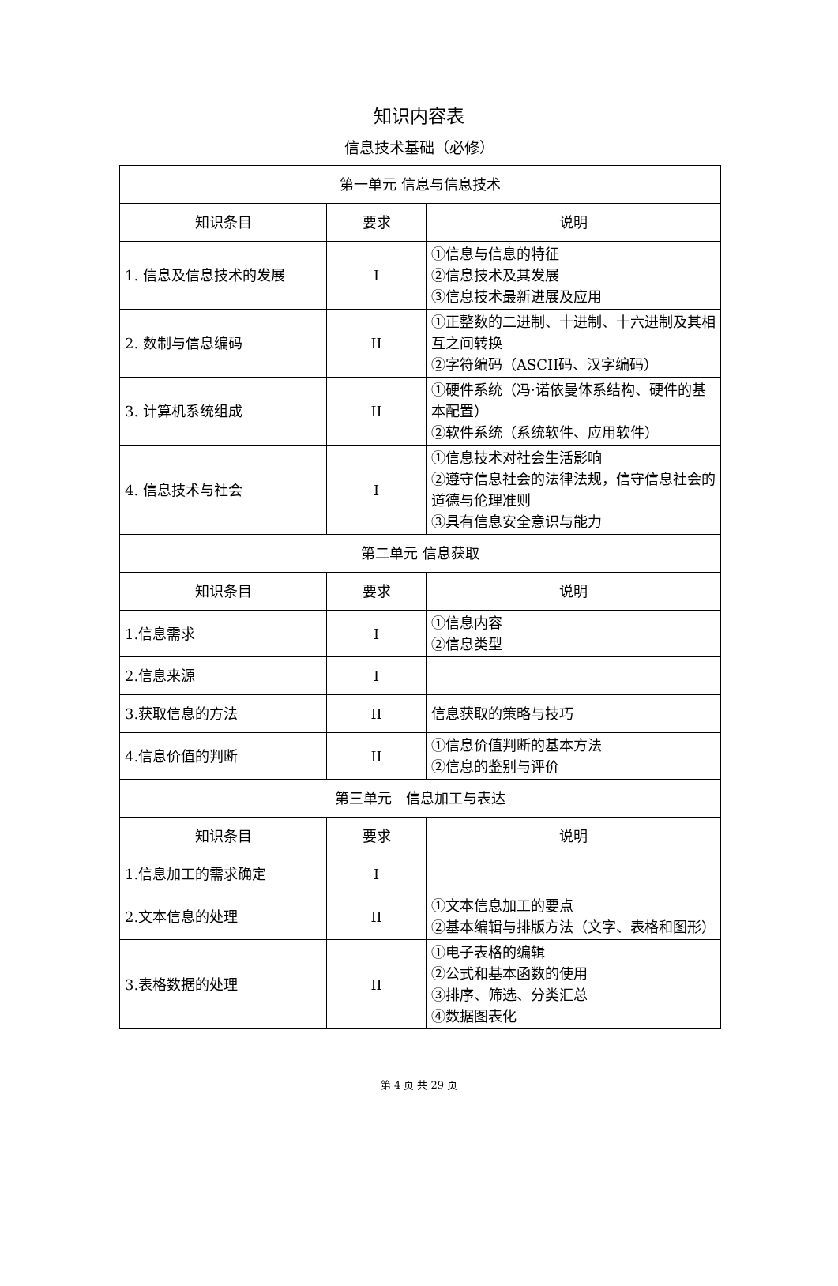知识内容表
信息技术基础（必修）
| 第一单元 信息与信息技术 | | |
| 知识条目 | 要求 | 说明 |
| 1. 信息及信息技术的发展 | I | ①信息与信息的特征 ②信息技术及其发展 ③信息技术最新进展及应用 |
| 2. 数制与信息编码 | II | ①正整数的二进制、十进制、十六进制及其相互之间转换 ②字符编码（ASCII码、汉字编码） |
| 3. 计算机系统组成 | II | ①硬件系统（冯·诺依曼体系结构、硬件的基本配置） ②软件系统（系统软件、应用软件） |
| 4. 信息技术与社会 | I | ①信息技术对社会生活影响 ②遵守信息社会的法律法规，信守信息社会的道德与伦理准则 ③具有信息安全意识与能力 |
| 第二单元 信息获取 | | |
| 知识条目 | 要求 | 说明 |
| 1.信息需求 | I | ①信息内容 ②信息类型 |
| 2.信息来源 | I | |
| 3.获取信息的方法 | II | 信息获取的策略与技巧 |
| 4.信息价值的判断 | II | ①信息价值判断的基本方法 ②信息的鉴别与评价 |
| 第三单元 信息加工与表达 | | |
| 知识条目 | 要求 | 说明 |
| 1.信息加工的需求确定 | I | |
| 2.文本信息的处理 | II | ①文本信息加工的要点 ②基本编辑与排版方法（文字、表格和图形） |
| 3.表格数据的处理 | II | ①电子表格的编辑 ②公式和基本函数的使用 ③排序、筛选、分类汇总 ④数据图表化 |
第 4 页 共 29 页